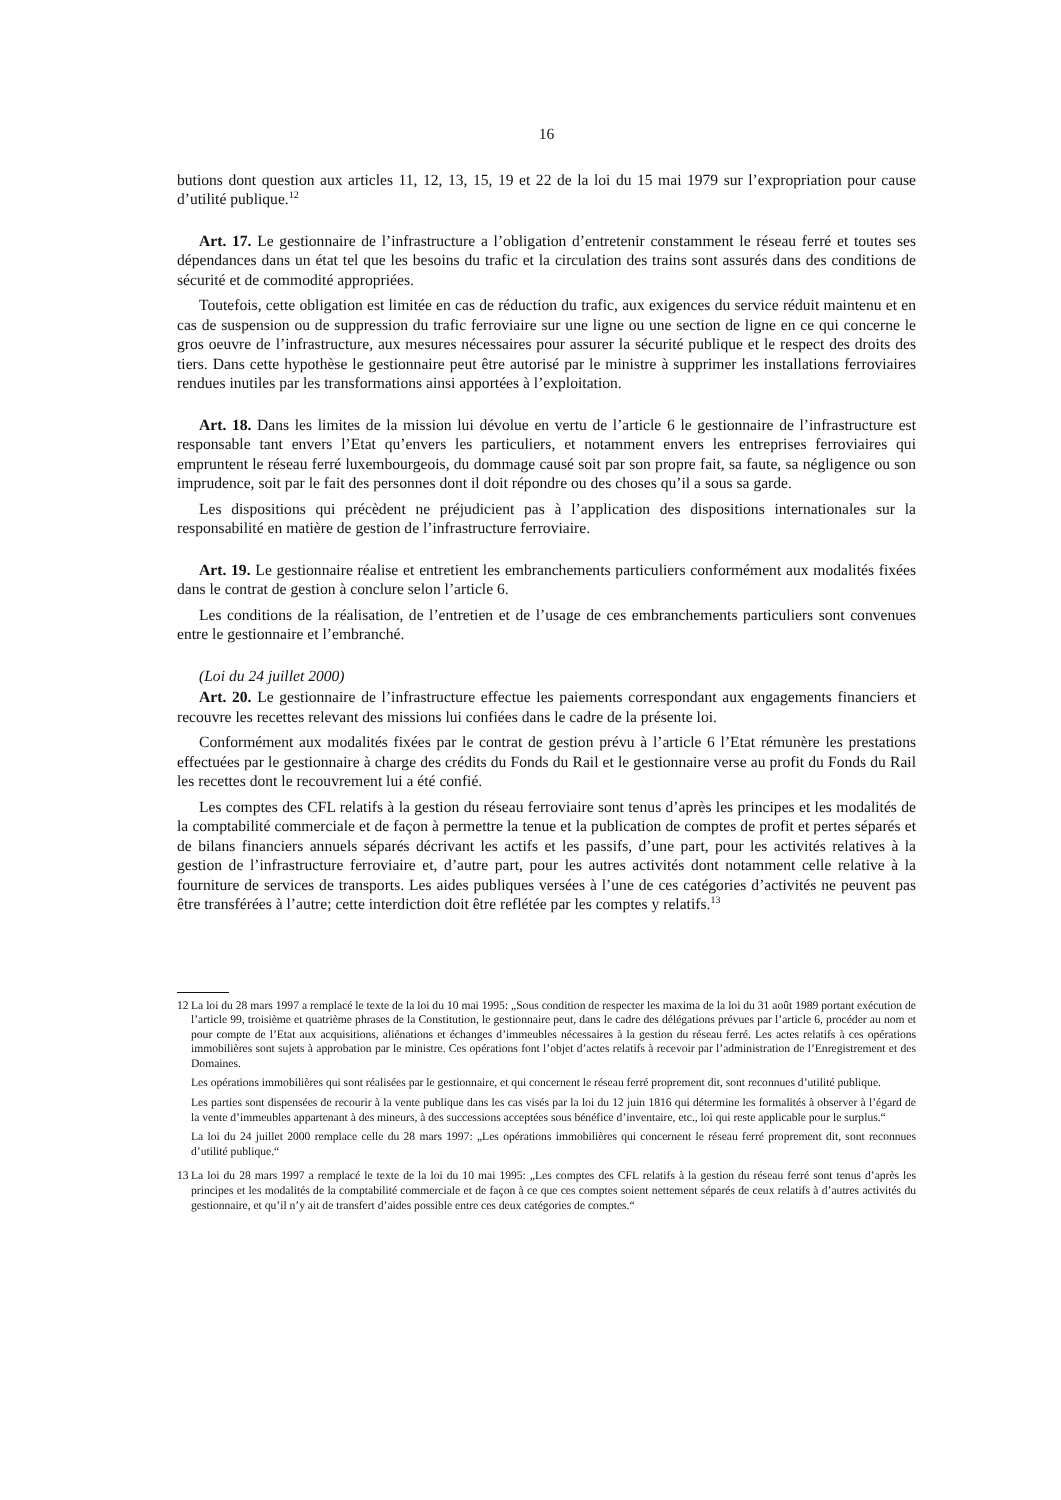16
butions dont question aux articles 11, 12, 13, 15, 19 et 22 de la loi du 15 mai 1979 sur l’expropriation pour cause d’utilité publique.<sup>12</sup>
Art. 17. Le gestionnaire de l’infrastructure a l’obligation d’entretenir constamment le réseau ferré et toutes ses dépendances dans un état tel que les besoins du trafic et la circulation des trains sont assurés dans des conditions de sécurité et de commodité appropriées.
Toutefois, cette obligation est limitée en cas de réduction du trafic, aux exigences du service réduit maintenu et en cas de suspension ou de suppression du trafic ferroviaire sur une ligne ou une section de ligne en ce qui concerne le gros oeuvre de l’infrastructure, aux mesures nécessaires pour assurer la sécurité publique et le respect des droits des tiers. Dans cette hypothèse le gestionnaire peut être autorisé par le ministre à supprimer les installations ferroviaires rendues inutiles par les transformations ainsi apportées à l’exploitation.
Art. 18. Dans les limites de la mission lui dévolue en vertu de l’article 6 le gestionnaire de l’infrastructure est responsable tant envers l’Etat qu’envers les particuliers, et notamment envers les entreprises ferroviaires qui empruntent le réseau ferré luxembourgeois, du dommage causé soit par son propre fait, sa faute, sa négligence ou son imprudence, soit par le fait des personnes dont il doit répondre ou des choses qu’il a sous sa garde.
Les dispositions qui précèdent ne préjudicient pas à l’application des dispositions internationales sur la responsabilité en matière de gestion de l’infrastructure ferroviaire.
Art. 19. Le gestionnaire réalise et entretient les embranchements particuliers conformément aux modalités fixées dans le contrat de gestion à conclure selon l’article 6.
Les conditions de la réalisation, de l’entretien et de l’usage de ces embranchements particuliers sont convenues entre le gestionnaire et l’embranché.
(Loi du 24 juillet 2000)
Art. 20. Le gestionnaire de l’infrastructure effectue les paiements correspondant aux engagements financiers et recouvre les recettes relevant des missions lui confiées dans le cadre de la présente loi.
Conformément aux modalités fixées par le contrat de gestion prévu à l’article 6 l’Etat rémunère les prestations effectuées par le gestionnaire à charge des crédits du Fonds du Rail et le gestionnaire verse au profit du Fonds du Rail les recettes dont le recouvrement lui a été confié.
Les comptes des CFL relatifs à la gestion du réseau ferroviaire sont tenus d’après les principes et les modalités de la comptabilité commerciale et de façon à permettre la tenue et la publication de comptes de profit et pertes séparés et de bilans financiers annuels séparés décrivant les actifs et les passifs, d’une part, pour les activités relatives à la gestion de l’infrastructure ferroviaire et, d’autre part, pour les autres activités dont notamment celle relative à la fourniture de services de transports. Les aides publiques versées à l’une de ces catégories d’activités ne peuvent pas être transférées à l’autre; cette interdiction doit être reflétée par les comptes y relatifs.<sup>13</sup>
12 La loi du 28 mars 1997 a remplacé le texte de la loi du 10 mai 1995: „Sous condition de respecter les maxima de la loi du 31 août 1989 portant exécution de l’article 99, troisième et quatrième phrases de la Constitution, le gestionnaire peut, dans le cadre des délégations prévues par l’article 6, procéder au nom et pour compte de l’Etat aux acquisitions, aliénations et échanges d’immeubles nécessaires à la gestion du réseau ferré. Les actes relatifs à ces opérations immobilières sont sujets à approbation par le ministre. Ces opérations font l’objet d’actes relatifs à recevoir par l’administration de l’Enregistrement et des Domaines.
Les opérations immobilières qui sont réalisées par le gestionnaire, et qui concernent le réseau ferré proprement dit, sont reconnues d’utilité publique.
Les parties sont dispensées de recourir à la vente publique dans les cas visés par la loi du 12 juin 1816 qui détermine les formalités à observer à l’égard de la vente d’immeubles appartenant à des mineurs, à des successions acceptées sous bénéfice d’inventaire, etc., loi qui reste applicable pour le surplus.“
La loi du 24 juillet 2000 remplace celle du 28 mars 1997: „Les opérations immobilières qui concernent le réseau ferré proprement dit, sont reconnues d’utilité publique.“
13 La loi du 28 mars 1997 a remplacé le texte de la loi du 10 mai 1995: „Les comptes des CFL relatifs à la gestion du réseau ferré sont tenus d’après les principes et les modalités de la comptabilité commerciale et de façon à ce que ces comptes soient nettement séparés de ceux relatifs à d’autres activités du gestionnaire, et qu’il n’y ait de transfert d’aides possible entre ces deux catégories de comptes.“